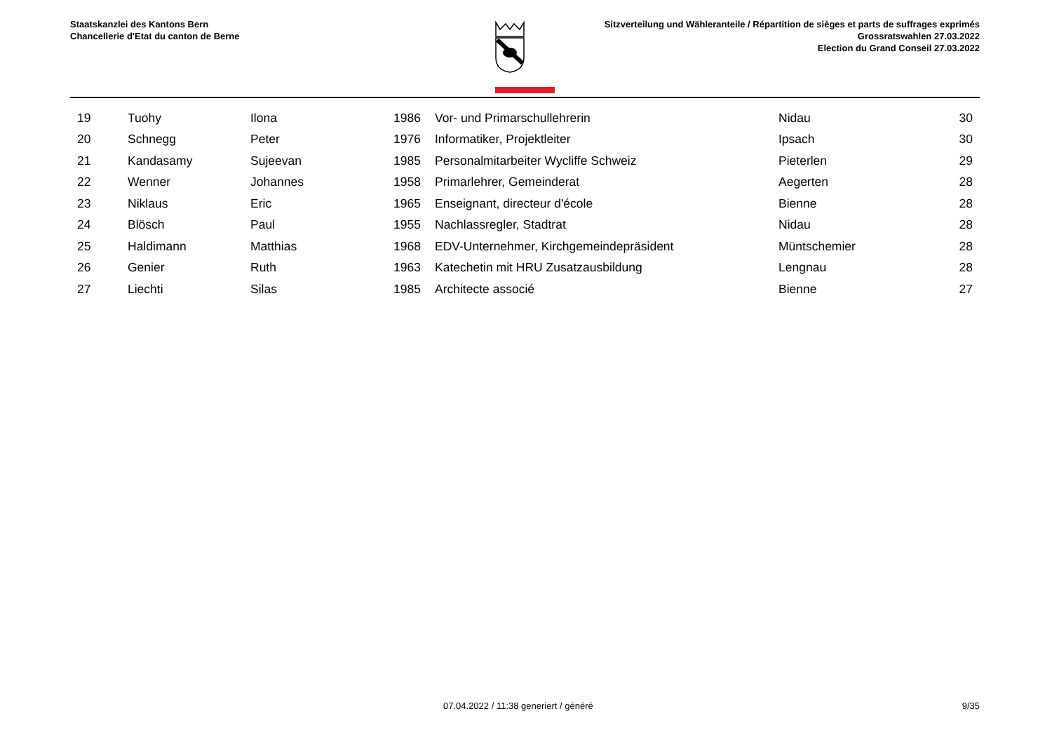Staatskanzlei des Kantons Bern
Chancellerie d'Etat du canton de Berne
Sitzverteilung und Wähleranteile / Répartition de sièges et parts de suffrages exprimés
Grossratswahlen 27.03.2022
Election du Grand Conseil 27.03.2022
| 19 | Tuohy | Ilona | 1986 | Vor- und Primarschullehrerin | Nidau | 30 |
| 20 | Schnegg | Peter | 1976 | Informatiker, Projektleiter | Ipsach | 30 |
| 21 | Kandasamy | Sujeevan | 1985 | Personalmitarbeiter Wycliffe Schweiz | Pieterlen | 29 |
| 22 | Wenner | Johannes | 1958 | Primarlehrer, Gemeinderat | Aegerten | 28 |
| 23 | Niklaus | Eric | 1965 | Enseignant, directeur d'école | Bienne | 28 |
| 24 | Blösch | Paul | 1955 | Nachlassregler, Stadtrat | Nidau | 28 |
| 25 | Haldimann | Matthias | 1968 | EDV-Unternehmer, Kirchgemeindepräsident | Müntschemier | 28 |
| 26 | Genier | Ruth | 1963 | Katechetin mit HRU Zusatzausbildung | Lengnau | 28 |
| 27 | Liechti | Silas | 1985 | Architecte associé | Bienne | 27 |
07.04.2022 / 11:38 generiert / généré 9/35